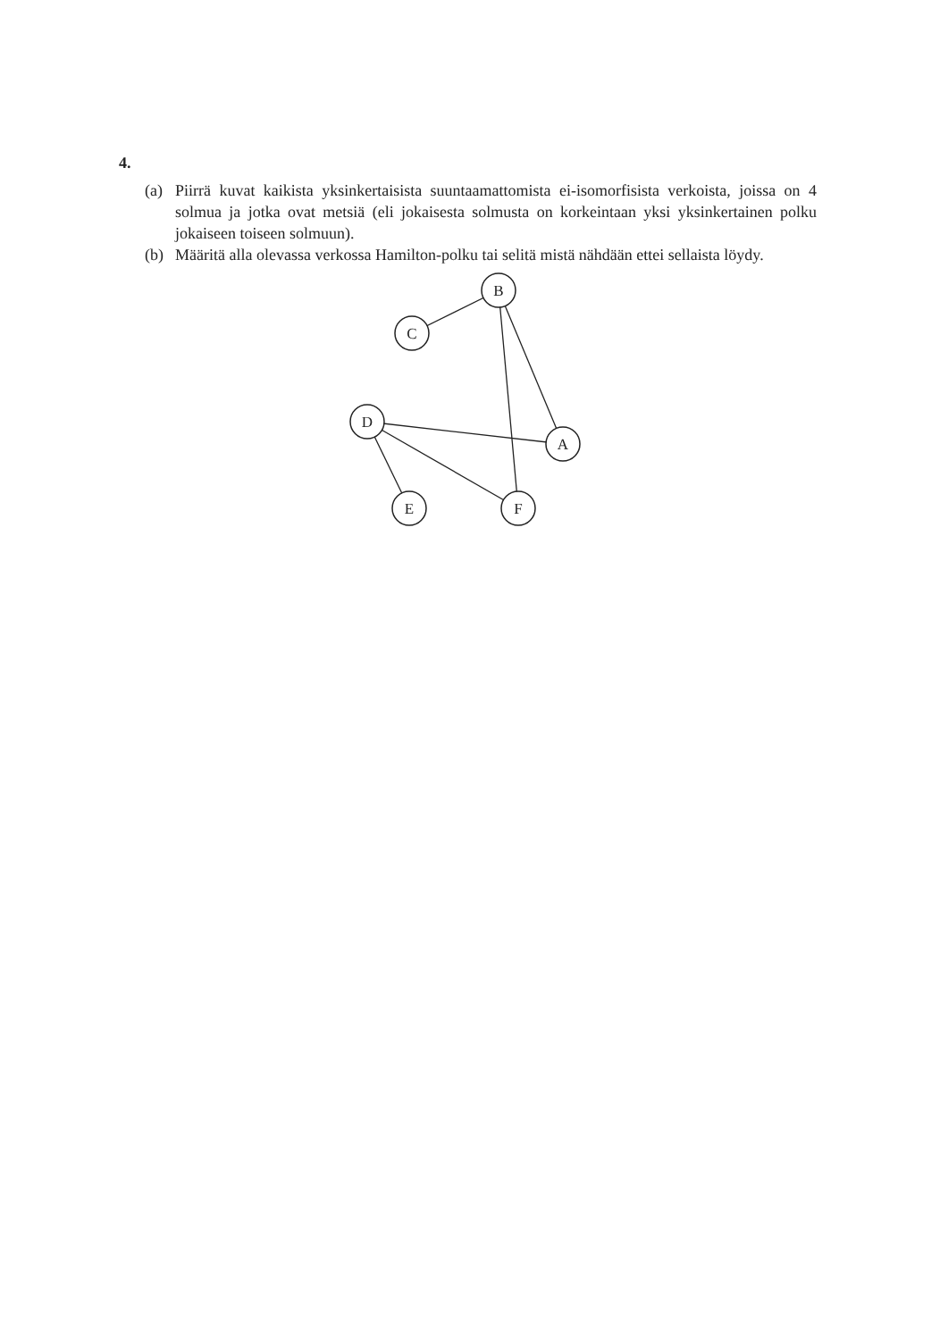4.
(a) Piirrä kuvat kaikista yksinkertaisista suuntaamattomista ei-isomorfisista verkoista, joissa on 4 solmua ja jotka ovat metsiä (eli jokaisesta solmusta on korkeintaan yksi yksinkertainen polku jokaiseen toiseen solmuun).
(b) Määritä alla olevassa verkossa Hamilton-polku tai selitä mistä nähdään ettei sellaista löydy.
B
C
D
A
E
F